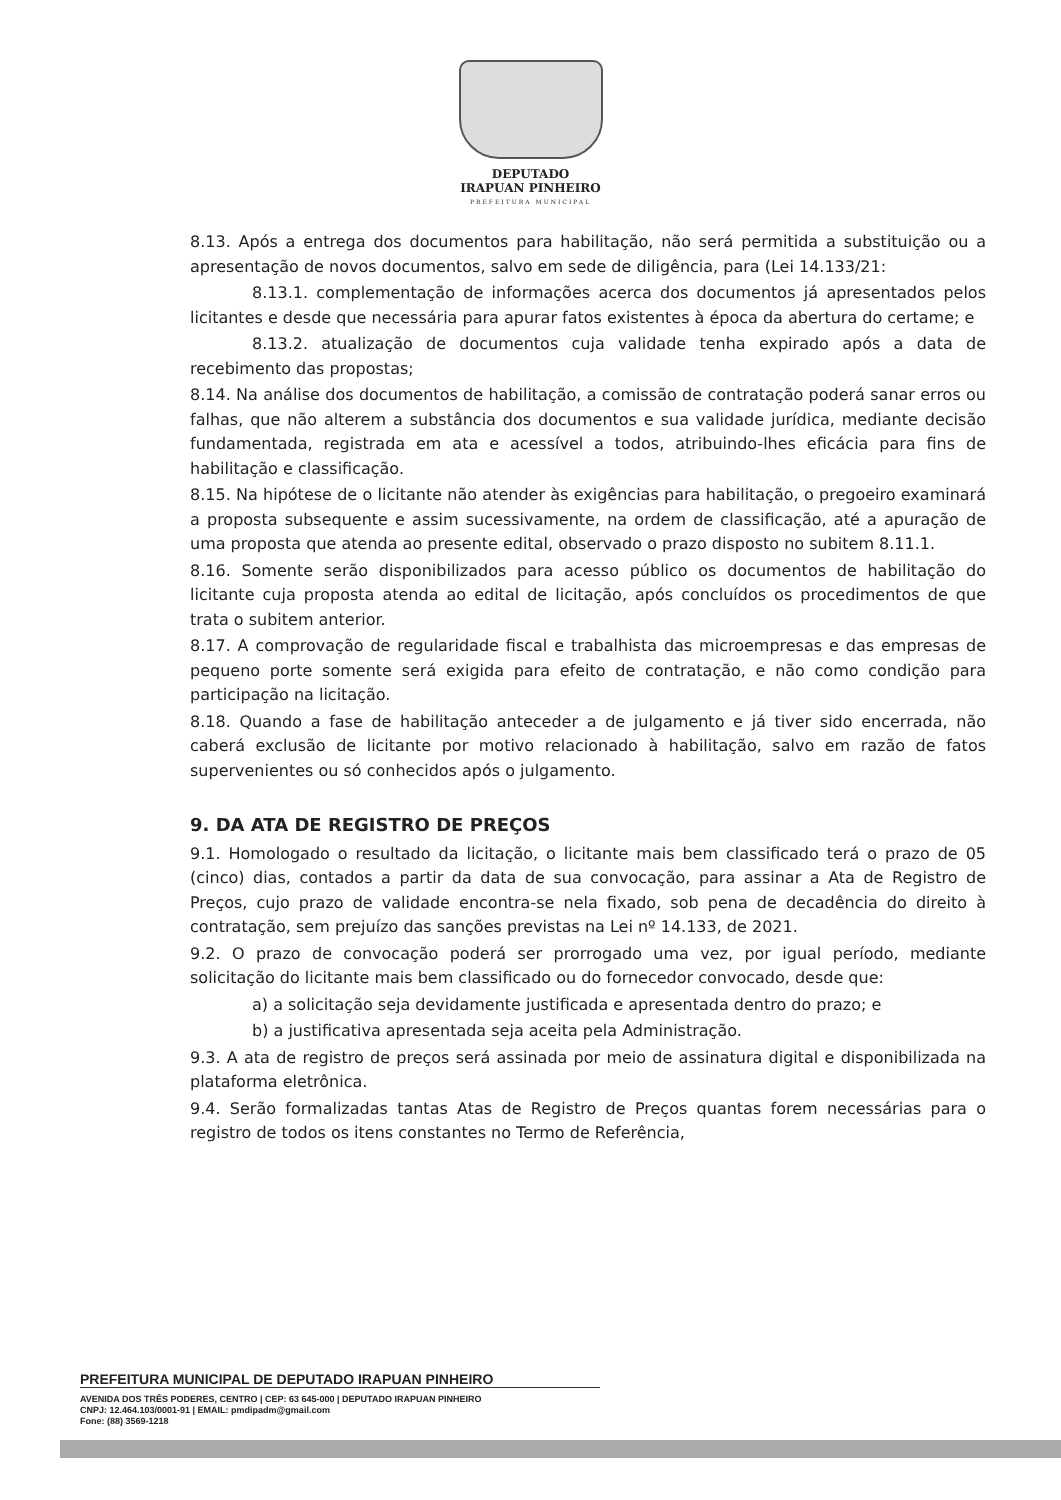DEPUTADO
IRAPUAN PINHEIRO
PREFEITURA MUNICIPAL
8.13. Após a entrega dos documentos para habilitação, não será permitida a substituição ou a apresentação de novos documentos, salvo em sede de diligência, para (Lei 14.133/21:
8.13.1. complementação de informações acerca dos documentos já apresentados pelos licitantes e desde que necessária para apurar fatos existentes à época da abertura do certame; e
8.13.2. atualização de documentos cuja validade tenha expirado após a data de recebimento das propostas;
8.14. Na análise dos documentos de habilitação, a comissão de contratação poderá sanar erros ou falhas, que não alterem a substância dos documentos e sua validade jurídica, mediante decisão fundamentada, registrada em ata e acessível a todos, atribuindo-lhes eficácia para fins de habilitação e classificação.
8.15. Na hipótese de o licitante não atender às exigências para habilitação, o pregoeiro examinará a proposta subsequente e assim sucessivamente, na ordem de classificação, até a apuração de uma proposta que atenda ao presente edital, observado o prazo disposto no subitem 8.11.1.
8.16. Somente serão disponibilizados para acesso público os documentos de habilitação do licitante cuja proposta atenda ao edital de licitação, após concluídos os procedimentos de que trata o subitem anterior.
8.17. A comprovação de regularidade fiscal e trabalhista das microempresas e das empresas de pequeno porte somente será exigida para efeito de contratação, e não como condição para participação na licitação.
8.18. Quando a fase de habilitação anteceder a de julgamento e já tiver sido encerrada, não caberá exclusão de licitante por motivo relacionado à habilitação, salvo em razão de fatos supervenientes ou só conhecidos após o julgamento.
9. DA ATA DE REGISTRO DE PREÇOS
9.1. Homologado o resultado da licitação, o licitante mais bem classificado terá o prazo de 05 (cinco) dias, contados a partir da data de sua convocação, para assinar a Ata de Registro de Preços, cujo prazo de validade encontra-se nela fixado, sob pena de decadência do direito à contratação, sem prejuízo das sanções previstas na Lei nº 14.133, de 2021.
9.2. O prazo de convocação poderá ser prorrogado uma vez, por igual período, mediante solicitação do licitante mais bem classificado ou do fornecedor convocado, desde que:
a) a solicitação seja devidamente justificada e apresentada dentro do prazo; e
b) a justificativa apresentada seja aceita pela Administração.
9.3. A ata de registro de preços será assinada por meio de assinatura digital e disponibilizada na plataforma eletrônica.
9.4. Serão formalizadas tantas Atas de Registro de Preços quantas forem necessárias para o registro de todos os itens constantes no Termo de Referência,
PREFEITURA MUNICIPAL DE DEPUTADO IRAPUAN PINHEIRO
AVENIDA DOS TRÊS PODERES, CENTRO | CEP: 63 645-000 | DEPUTADO IRAPUAN PINHEIRO
CNPJ: 12.464.103/0001-91 | EMAIL: pmdipadm@gmail.com
Fone: (88) 3569-1218